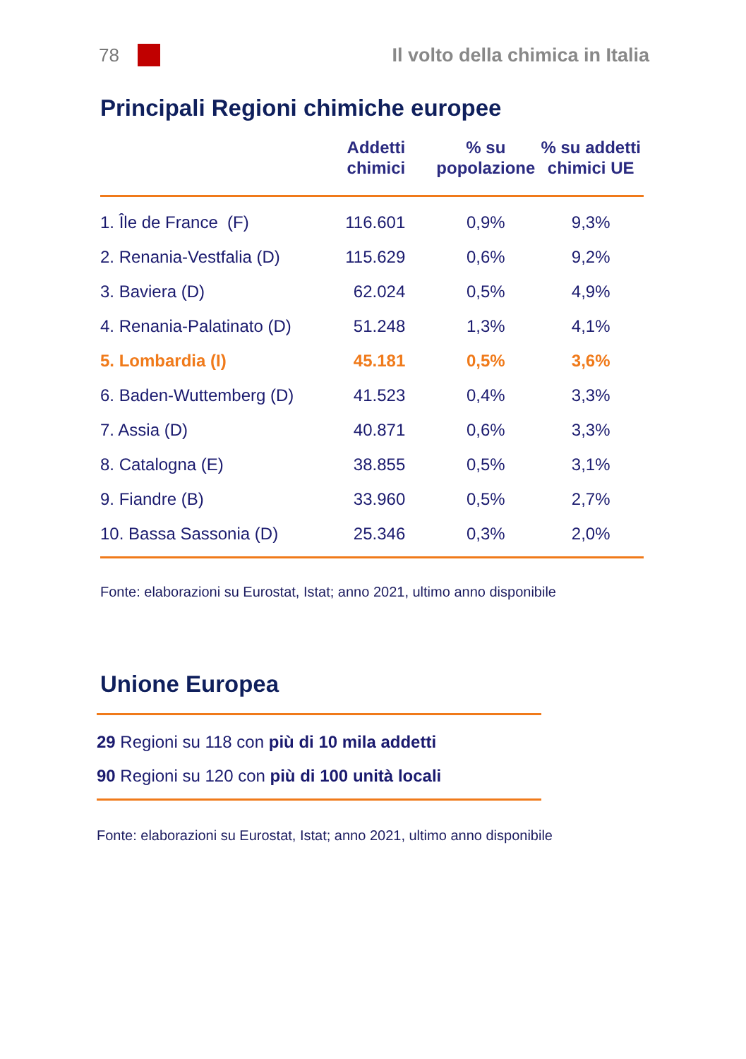78 Il volto della chimica in Italia
Principali Regioni chimiche europee
| | Addetti chimici | % su popolazione | % su addetti chimici UE |
| --- | --- | --- | --- |
| 1. Île de France (F) | 116.601 | 0,9% | 9,3% |
| 2. Renania-Vestfalia (D) | 115.629 | 0,6% | 9,2% |
| 3. Baviera (D) | 62.024 | 0,5% | 4,9% |
| 4. Renania-Palatinato (D) | 51.248 | 1,3% | 4,1% |
| 5. Lombardia (I) | 45.181 | 0,5% | 3,6% |
| 6. Baden-Wuttemberg (D) | 41.523 | 0,4% | 3,3% |
| 7. Assia (D) | 40.871 | 0,6% | 3,3% |
| 8. Catalogna (E) | 38.855 | 0,5% | 3,1% |
| 9. Fiandre (B) | 33.960 | 0,5% | 2,7% |
| 10. Bassa Sassonia (D) | 25.346 | 0,3% | 2,0% |
Fonte: elaborazioni su Eurostat, Istat; anno 2021, ultimo anno disponibile
Unione Europea
29 Regioni su 118 con più di 10 mila addetti
90 Regioni su 120 con più di 100 unità locali
Fonte: elaborazioni su Eurostat, Istat; anno 2021, ultimo anno disponibile